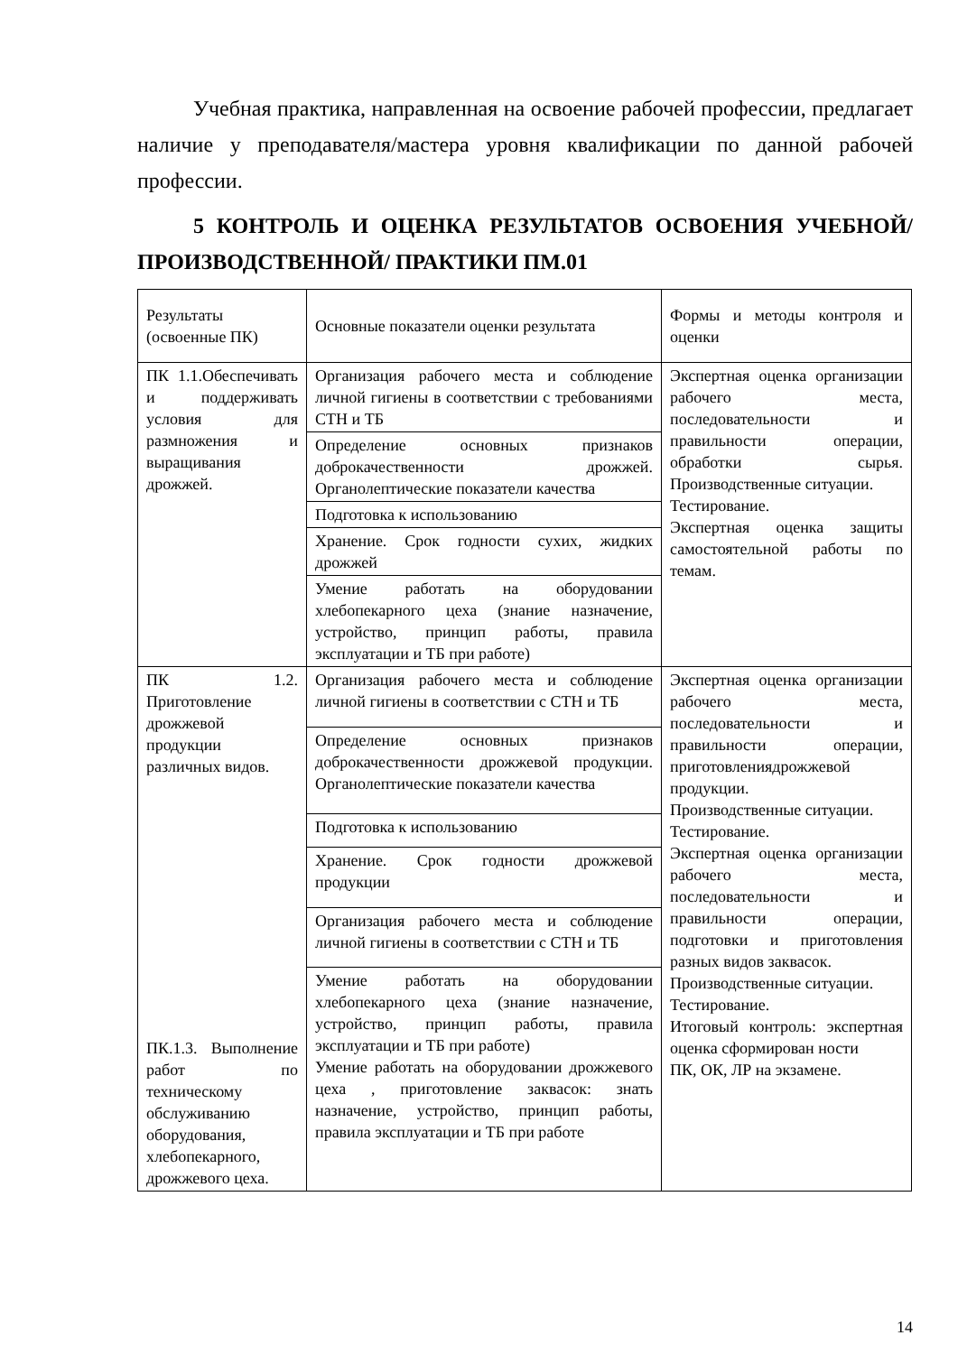Учебная практика, направленная на освоение рабочей профессии, предлагает наличие у преподавателя/мастера уровня квалификации по данной рабочей профессии.
5 КОНТРОЛЬ И ОЦЕНКА РЕЗУЛЬТАТОВ ОСВОЕНИЯ УЧЕБНОЙ/ПРОИЗВОДСТВЕННОЙ/ ПРАКТИКИ ПМ.01
| Результаты (освоенные ПК) | Основные показатели оценки результата | Формы и методы контроля и оценки |
| ПК 1.1.Обеспечивать и поддерживать условия для размножения и выращивания дрожжей. | Организация рабочего места и соблюдение личной гигиены в соответствии с требованиями СТН и ТБ | Экспертная оценка организации рабочего места, последовательности и правильности операции, обработки сырья. Производственные ситуации. Тестирование. Экспертная оценка защиты самостоятельной работы по темам. |
| | Определение основных признаков доброкачественности дрожжей. Органолептические показатели качества | |
| | Подготовка к использованию | |
| | Хранение. Срок годности сухих, жидких дрожжей | |
| | Умение работать на оборудовании хлебопекарного цеха (знание назначение, устройство, принцип работы, правила эксплуатации и ТБ при работе) | |
| ПК 1.2. Приготовление дрожжевой продукции различных видов. ПК.1.3. Выполнение работ по техническому обслуживанию оборудования, хлебопекарного, дрожжевого цеха. | Организация рабочего места и соблюдение личной гигиены в соответствии с СТН и ТБ | Экспертная оценка организации рабочего места, последовательности и правильности операции, приготовлениядрожжевой продукции. Производственные ситуации. Тестирование. Экспертная оценка организации рабочего места, последовательности и правильности операции, подготовки и приготовления разных видов заквасок. Производственные ситуации. Тестирование. Итоговый контроль: экспертная оценка сформирован ности ПК, ОК, ЛР на экзамене. |
| | Определение основных признаков доброкачественности дрожжевой продукции. Органолептические показатели качества | |
| | Подготовка к использованию | |
| | Хранение. Срок годности дрожжевой продукции | |
| | Организация рабочего места и соблюдение личной гигиены в соответствии с СТН и ТБ | |
| | Умение работать на оборудовании хлебопекарного цеха (знание назначение, устройство, принцип работы, правила эксплуатации и ТБ при работе) Умение работать на оборудовании дрожжевого цеха , приготовление заквасок: знать назначение, устройство, принцип работы, правила эксплуатации и ТБ при работе | |
14